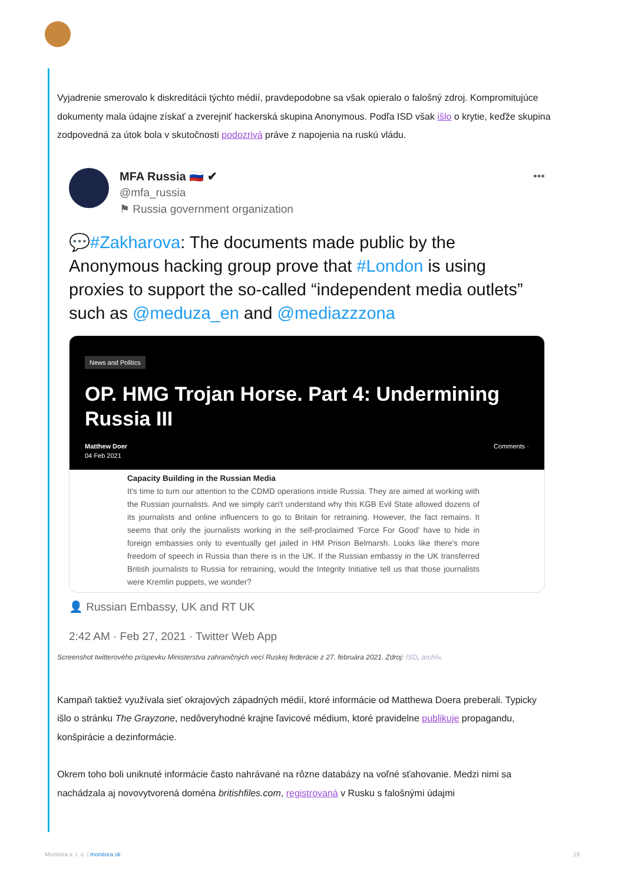Vyjadrenie smerovalo k diskreditácii týchto médií, pravdepodobne sa však opieralo o falošný zdroj. Kompromitujúce dokumenty mala údajne získať a zverejniť hackerská skupina Anonymous. Podľa ISD však išlo o krytie, keďže skupina zodpovedná za útok bola v skutočnosti podozrivá práve z napojenia na ruskú vládu.
MFA Russia 🇷🇺 ✔
@mfa_russia
⚑ Russia government organization
•••
💬#Zakharova: The documents made public by the Anonymous hacking group prove that #London is using proxies to support the so-called “independent media outlets” such as @meduza_en and @mediazzzona
News and Politics
OP. HMG Trojan Horse. Part 4: Undermining Russia III
Matthew Doer
04 Feb 2021
Comments ·
Capacity Building in the Russian Media
It's time to turn our attention to the CDMD operations inside Russia. They are aimed at working with the Russian journalists. And we simply can't understand why this KGB Evil State allowed dozens of its journalists and online influencers to go to Britain for retraining. However, the fact remains. It seems that only the journalists working in the self-proclaimed 'Force For Good' have to hide in foreign embassies only to eventually get jailed in HM Prison Belmarsh. Looks like there's more freedom of speech in Russia than there is in the UK. If the Russian embassy in the UK transferred British journalists to Russia for retraining, would the Integrity Initiative tell us that those journalists were Kremlin puppets, we wonder?
👤 Russian Embassy, UK and RT UK
2:42 AM · Feb 27, 2021 · Twitter Web App
Screenshot twitterového príspevku Ministerstva zahraničných vecí Ruskej federácie z 27. februára 2021. Zdroj: ISD, archív.
Kampaň taktiež využívala sieť okrajových západných médií, ktoré informácie od Matthewa Doera preberali. Typicky išlo o stránku The Grayzone, nedôveryhodné krajne ľavicové médium, ktoré pravidelne publikuje propagandu, konšpirácie a dezinformácie.
Okrem toho boli uniknuté informácie často nahrávané na rôzne databázy na voľné sťahovanie. Medzi nimi sa nachádzala aj novovytvorená doména britishfiles.com, registrovaná v Rusku s falošnými údajmi
Monitora s. r. o. | monitora.sk 19